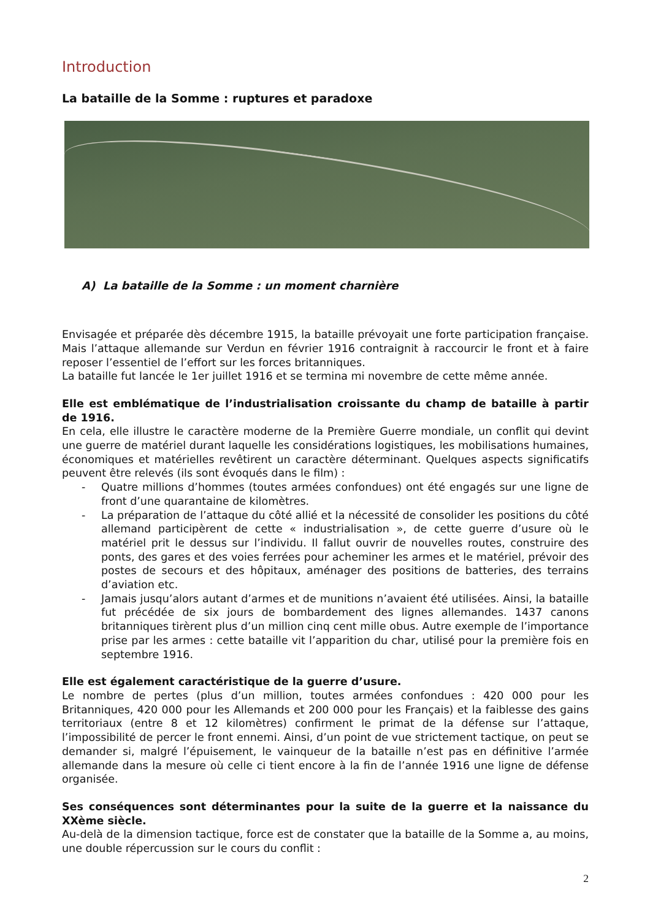Introduction
La bataille de la Somme : ruptures et paradoxe
A) La bataille de la Somme : un moment charnière
Envisagée et préparée dès décembre 1915, la bataille prévoyait une forte participation française. Mais l’attaque allemande sur Verdun en février 1916 contraignit à raccourcir le front et à faire reposer l’essentiel de l’effort sur les forces britanniques.
La bataille fut lancée le 1er juillet 1916 et se termina mi novembre de cette même année.
Elle est emblématique de l’industrialisation croissante du champ de bataille à partir de 1916.
En cela, elle illustre le caractère moderne de la Première Guerre mondiale, un conflit qui devint une guerre de matériel durant laquelle les considérations logistiques, les mobilisations humaines, économiques et matérielles revêtirent un caractère déterminant. Quelques aspects significatifs peuvent être relevés (ils sont évoqués dans le film) :
- Quatre millions d’hommes (toutes armées confondues) ont été engagés sur une ligne de front d’une quarantaine de kilomètres.
- La préparation de l’attaque du côté allié et la nécessité de consolider les positions du côté allemand participèrent de cette « industrialisation », de cette guerre d’usure où le matériel prit le dessus sur l’individu. Il fallut ouvrir de nouvelles routes, construire des ponts, des gares et des voies ferrées pour acheminer les armes et le matériel, prévoir des postes de secours et des hôpitaux, aménager des positions de batteries, des terrains d’aviation etc.
- Jamais jusqu’alors autant d’armes et de munitions n’avaient été utilisées. Ainsi, la bataille fut précédée de six jours de bombardement des lignes allemandes. 1437 canons britanniques tirèrent plus d’un million cinq cent mille obus. Autre exemple de l’importance prise par les armes : cette bataille vit l’apparition du char, utilisé pour la première fois en septembre 1916.
Elle est également caractéristique de la guerre d’usure.
Le nombre de pertes (plus d’un million, toutes armées confondues : 420 000 pour les Britanniques, 420 000 pour les Allemands et 200 000 pour les Français) et la faiblesse des gains territoriaux (entre 8 et 12 kilomètres) confirment le primat de la défense sur l’attaque, l’impossibilité de percer le front ennemi. Ainsi, d’un point de vue strictement tactique, on peut se demander si, malgré l’épuisement, le vainqueur de la bataille n’est pas en définitive l’armée allemande dans la mesure où celle ci tient encore à la fin de l’année 1916 une ligne de défense organisée.
Ses conséquences sont déterminantes pour la suite de la guerre et la naissance du XXème siècle.
Au-delà de la dimension tactique, force est de constater que la bataille de la Somme a, au moins, une double répercussion sur le cours du conflit :
2